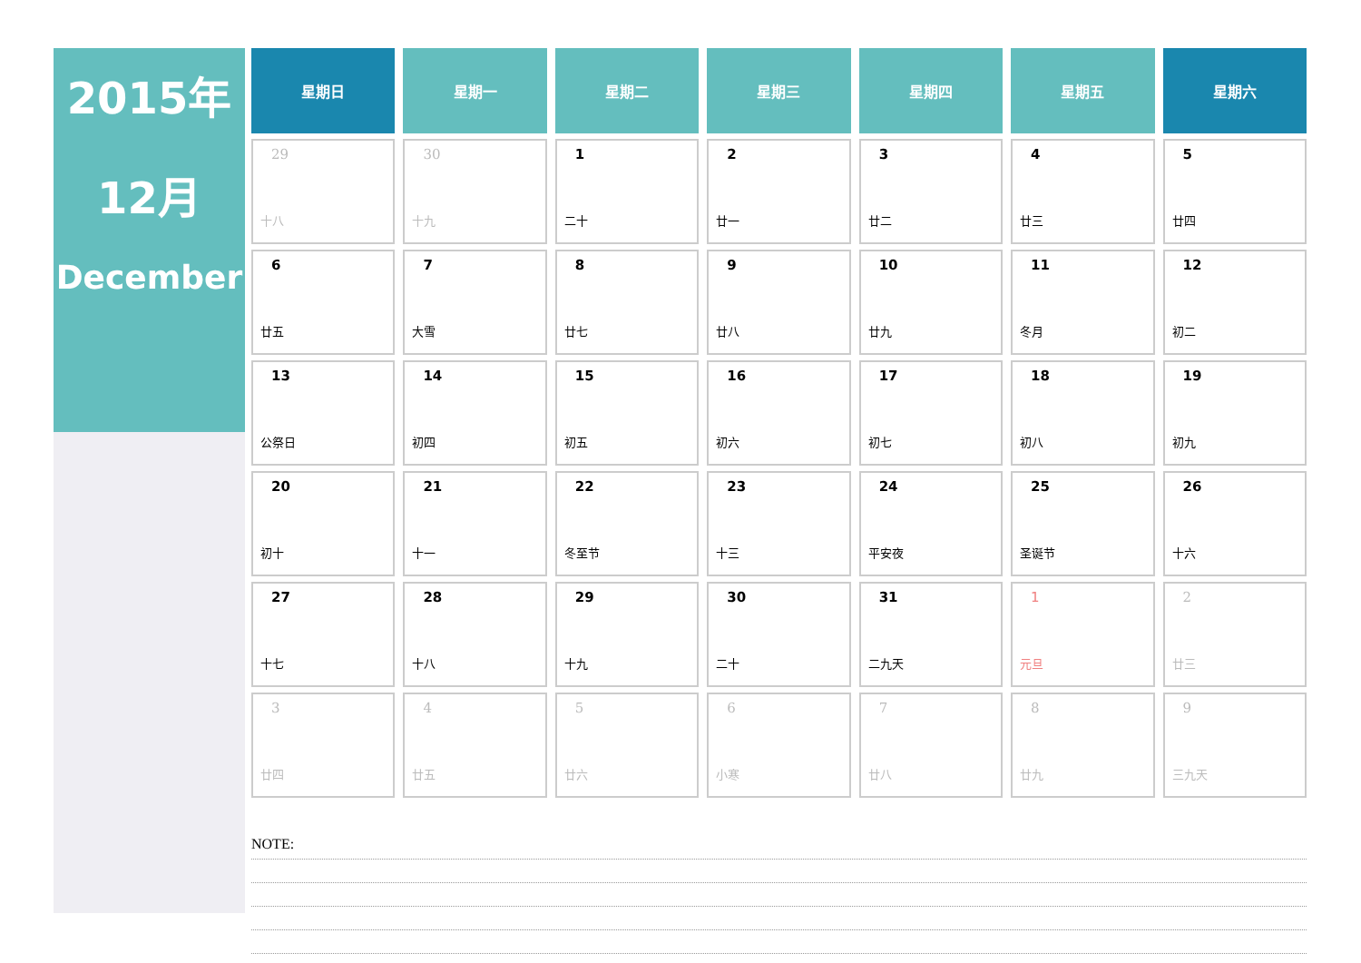2015年
12月
December
| 星期日 | 星期一 | 星期二 | 星期三 | 星期四 | 星期五 | 星期六 |
| --- | --- | --- | --- | --- | --- | --- |
| 29 十八 | 30 十九 | 1 二十 | 2 廿一 | 3 廿二 | 4 廿三 | 5 廿四 |
| 6 廿五 | 7 大雪 | 8 廿七 | 9 廿八 | 10 廿九 | 11 冬月 | 12 初二 |
| 13 公祭日 | 14 初四 | 15 初五 | 16 初六 | 17 初七 | 18 初八 | 19 初九 |
| 20 初十 | 21 十一 | 22 冬至节 | 23 十三 | 24 平安夜 | 25 圣诞节 | 26 十六 |
| 27 十七 | 28 十八 | 29 十九 | 30 二十 | 31 二九天 | 1 元旦 | 2 廿三 |
| 3 廿四 | 4 廿五 | 5 廿六 | 6 小寒 | 7 廿八 | 8 廿九 | 9 三九天 |
NOTE: